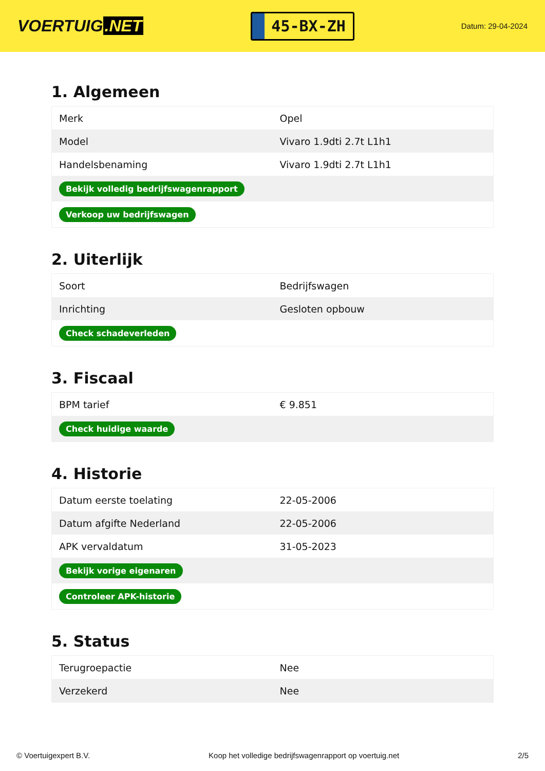VOERTUIG.NET
45-BX-ZH
Datum: 29-04-2024
1. Algemeen
| Merk | Opel |
| Model | Vivaro 1.9dti 2.7t L1h1 |
| Handelsbenaming | Vivaro 1.9dti 2.7t L1h1 |
| Bekijk volledig bedrijfswagenrapport | |
| Verkoop uw bedrijfswagen | |
2. Uiterlijk
| Soort | Bedrijfswagen |
| Inrichting | Gesloten opbouw |
| Check schadeverleden | |
3. Fiscaal
| BPM tarief | € 9.851 |
| Check huidige waarde | |
4. Historie
| Datum eerste toelating | 22-05-2006 |
| Datum afgifte Nederland | 22-05-2006 |
| APK vervaldatum | 31-05-2023 |
| Bekijk vorige eigenaren | |
| Controleer APK-historie | |
5. Status
| Terugroepactie | Nee |
| Verzekerd | Nee |
© Voertuigexpert B.V. Koop het volledige bedrijfswagenrapport op voertuig.net 2/5